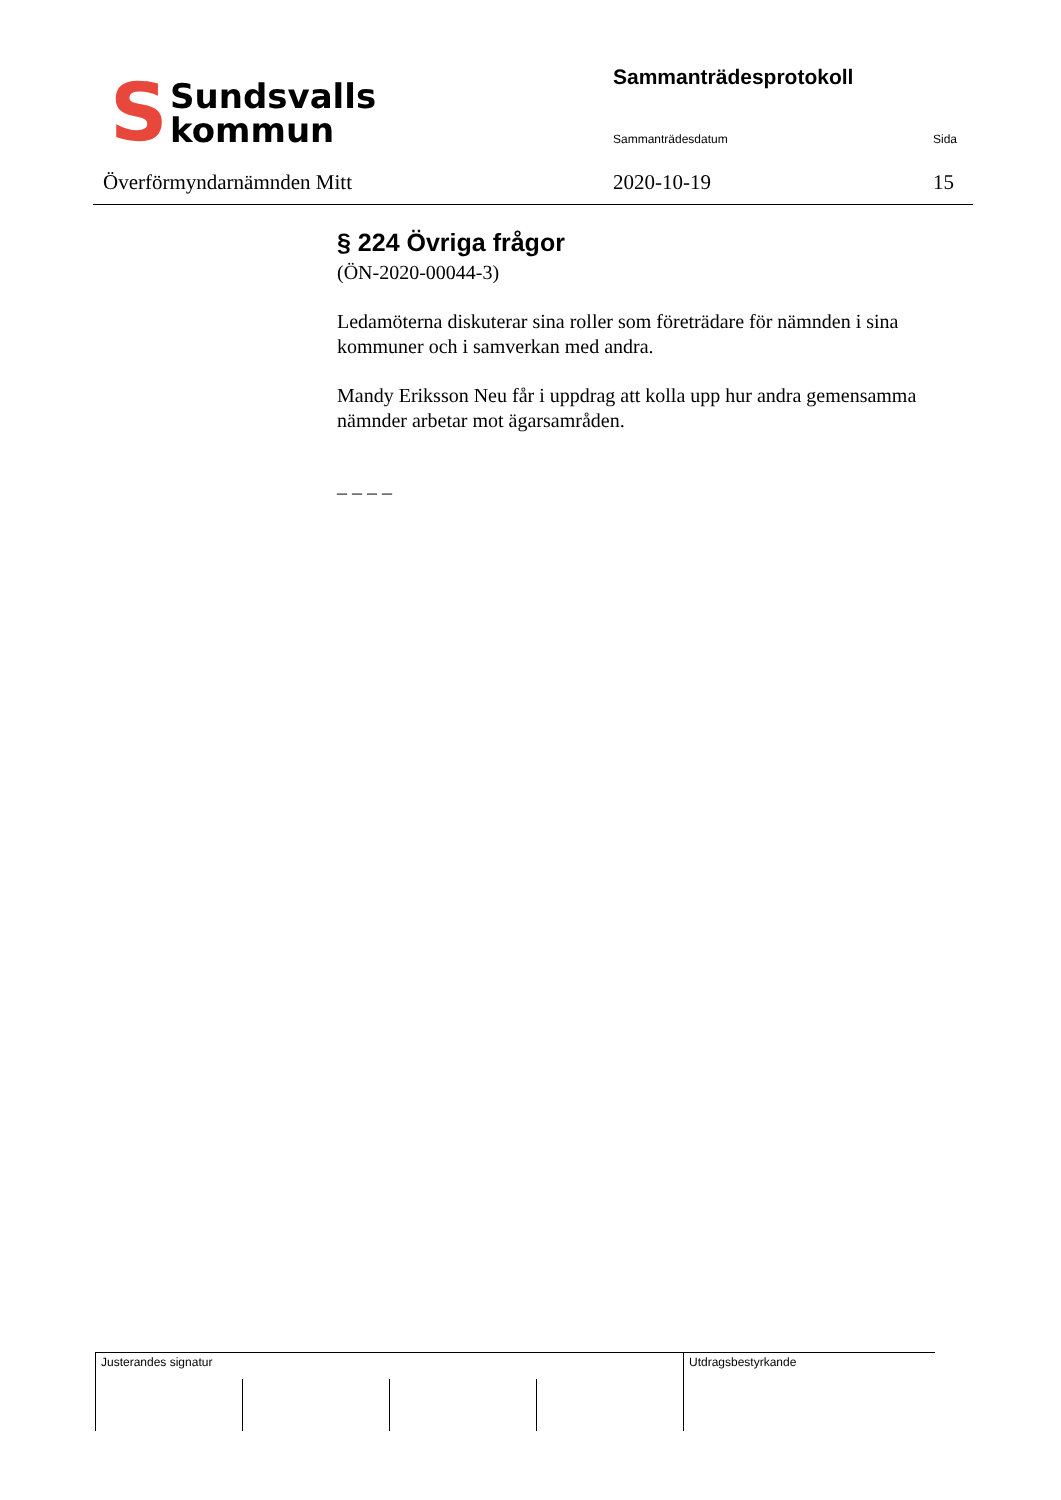S
Sundsvalls
kommun
Överförmyndarnämnden Mitt
Sammanträdesprotokoll
Sammanträdesdatum Sida
2020-10-19 15
§ 224 Övriga frågor
(ÖN-2020-00044-3)
Ledamöterna diskuterar sina roller som företrädare för nämnden i sina kommuner och i samverkan med andra.
Mandy Eriksson Neu får i uppdrag att kolla upp hur andra gemensamma nämnder arbetar mot ägarsamråden.
_ _ _ _
| Justerandes signatur | | | | Utdragsbestyrkande |